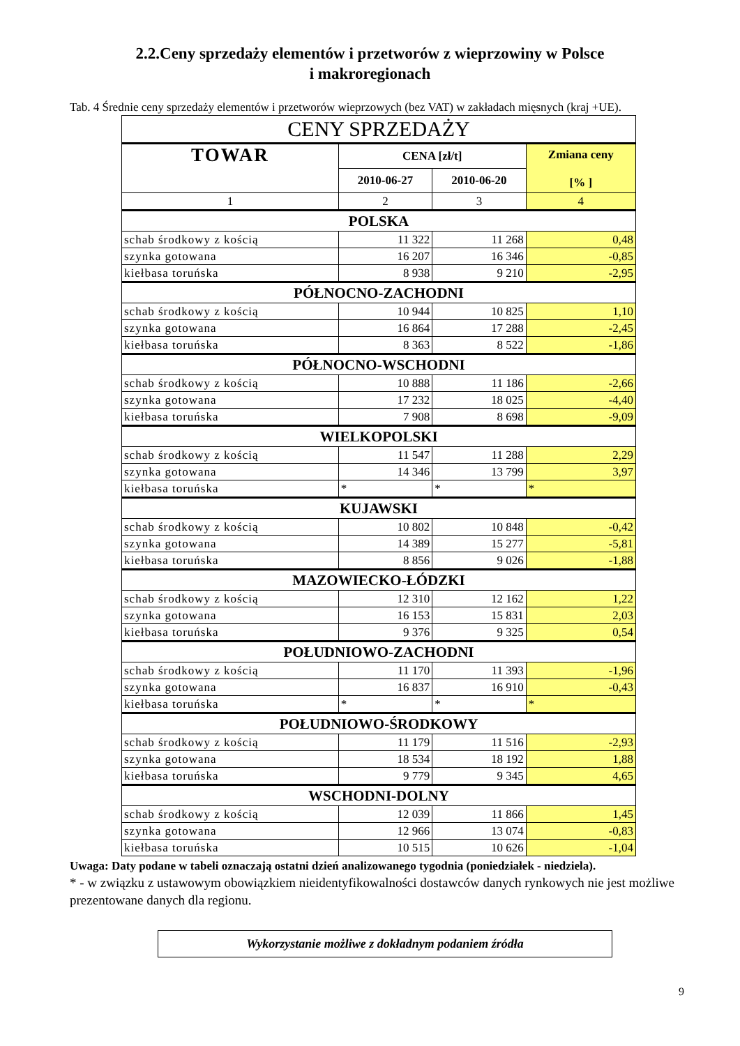2.2.Ceny sprzedaży elementów i przetworów z wieprzowiny w Polsce
i makroregionach
Tab. 4 Średnie ceny sprzedaży elementów i przetworów wieprzowych (bez VAT) w zakładach mięsnych (kraj +UE).
| CENY SPRZEDAŻY | | | |
| --- | --- | --- | --- |
| TOWAR | CENA [zł/t] | | Zmiana ceny [% ] |
| | 2010-06-27 | 2010-06-20 | |
| 1 | 2 | 3 | 4 |
| POLSKA | | | |
| schab środkowy z kością | 11 322 | 11 268 | 0,48 |
| szynka gotowana | 16 207 | 16 346 | -0,85 |
| kiełbasa toruńska | 8 938 | 9 210 | -2,95 |
| PÓŁNOCNO-ZACHODNI | | | |
| schab środkowy z kością | 10 944 | 10 825 | 1,10 |
| szynka gotowana | 16 864 | 17 288 | -2,45 |
| kiełbasa toruńska | 8 363 | 8 522 | -1,86 |
| PÓŁNOCNO-WSCHODNI | | | |
| schab środkowy z kością | 10 888 | 11 186 | -2,66 |
| szynka gotowana | 17 232 | 18 025 | -4,40 |
| kiełbasa toruńska | 7 908 | 8 698 | -9,09 |
| WIELKOPOLSKI | | | |
| schab środkowy z kością | 11 547 | 11 288 | 2,29 |
| szynka gotowana | 14 346 | 13 799 | 3,97 |
| kiełbasa toruńska | * | * | * |
| KUJAWSKI | | | |
| schab środkowy z kością | 10 802 | 10 848 | -0,42 |
| szynka gotowana | 14 389 | 15 277 | -5,81 |
| kiełbasa toruńska | 8 856 | 9 026 | -1,88 |
| MAZOWIECKO-ŁÓDZKI | | | |
| schab środkowy z kością | 12 310 | 12 162 | 1,22 |
| szynka gotowana | 16 153 | 15 831 | 2,03 |
| kiełbasa toruńska | 9 376 | 9 325 | 0,54 |
| POŁUDNIOWO-ZACHODNI | | | |
| schab środkowy z kością | 11 170 | 11 393 | -1,96 |
| szynka gotowana | 16 837 | 16 910 | -0,43 |
| kiełbasa toruńska | * | * | * |
| POŁUDNIOWO-ŚRODKOWY | | | |
| schab środkowy z kością | 11 179 | 11 516 | -2,93 |
| szynka gotowana | 18 534 | 18 192 | 1,88 |
| kiełbasa toruńska | 9 779 | 9 345 | 4,65 |
| WSCHODNI-DOLNY | | | |
| schab środkowy z kością | 12 039 | 11 866 | 1,45 |
| szynka gotowana | 12 966 | 13 074 | -0,83 |
| kiełbasa toruńska | 10 515 | 10 626 | -1,04 |
Uwaga: Daty podane w tabeli oznaczają ostatni dzień analizowanego tygodnia (poniedziałek - niedziela).
* - w związku z ustawowym obowiązkiem nieidentyfikowalności dostawców danych rynkowych nie jest możliwe prezentowane danych dla regionu.
Wykorzystanie możliwe z dokładnym podaniem źródła
9